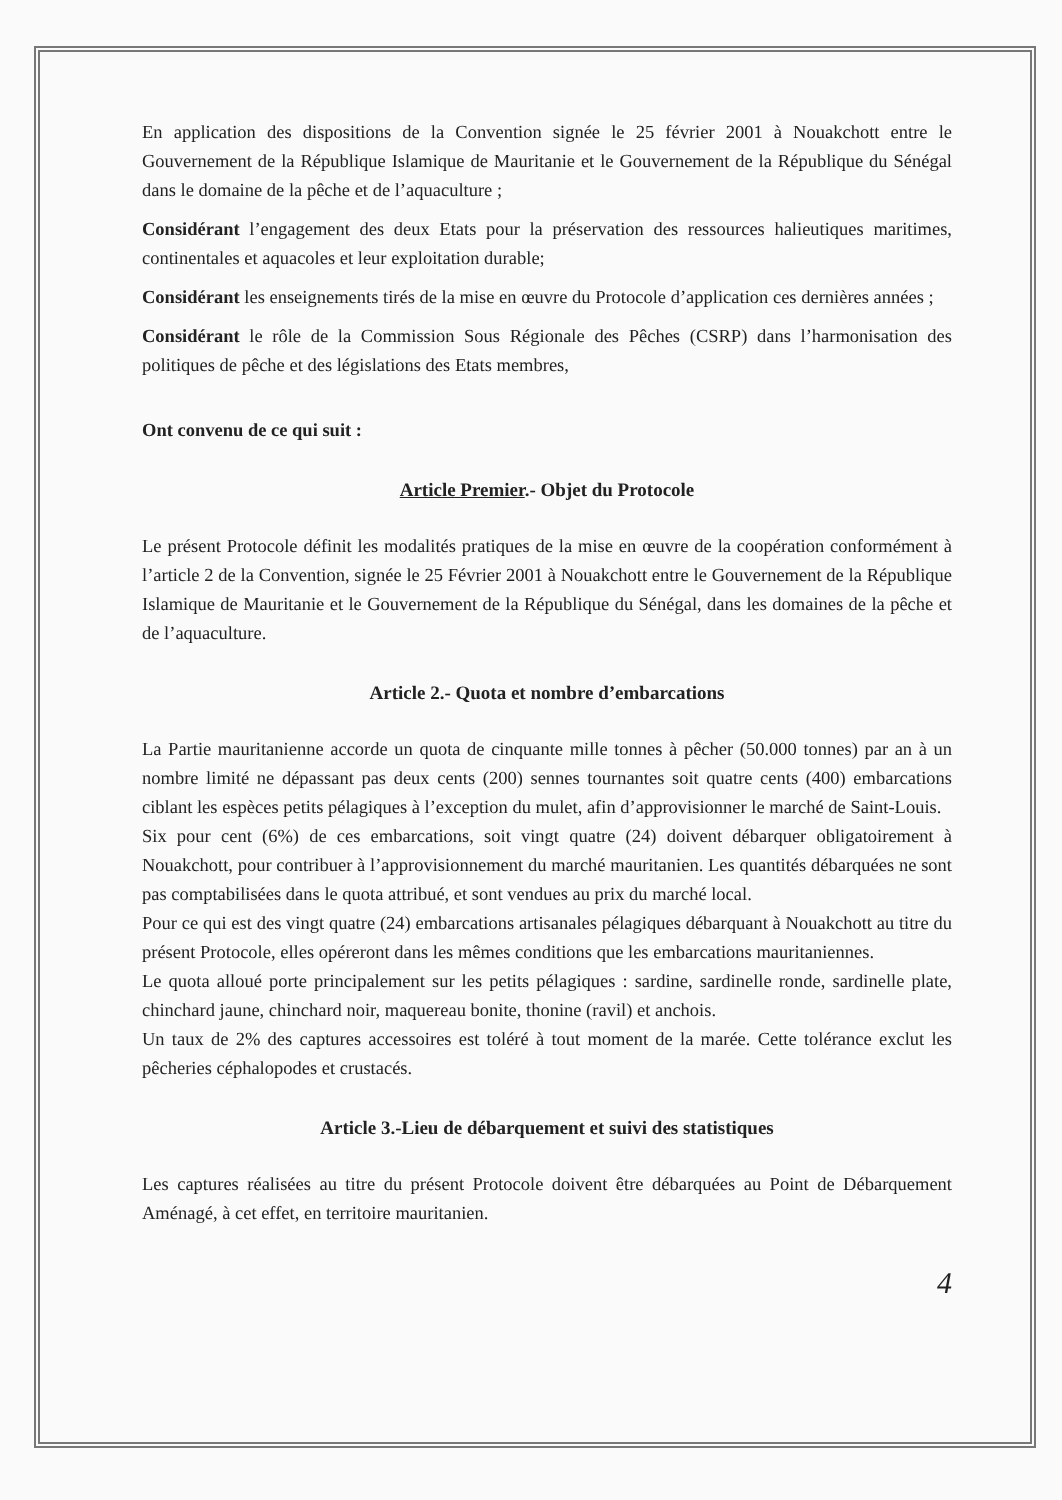En application des dispositions de la Convention signée le 25 février 2001 à Nouakchott entre le Gouvernement de la République Islamique de Mauritanie et le Gouvernement de la République du Sénégal dans le domaine de la pêche et de l’aquaculture ;
Considérant l’engagement des deux Etats pour la préservation des ressources halieutiques maritimes, continentales et aquacoles et leur exploitation durable;
Considérant les enseignements tirés de la mise en œuvre du Protocole d’application ces dernières années ;
Considérant le rôle de la Commission Sous Régionale des Pêches (CSRP) dans l’harmonisation des politiques de pêche et des législations des Etats membres,
Ont convenu de ce qui suit :
Article Premier.- Objet du Protocole
Le présent Protocole définit les modalités pratiques de la mise en œuvre de la coopération conformément à l’article 2 de la Convention, signée le 25 Février 2001 à Nouakchott entre le Gouvernement de la République Islamique de Mauritanie et le Gouvernement de la République du Sénégal, dans les domaines de la pêche et de l’aquaculture.
Article 2.- Quota et nombre d’embarcations
La Partie mauritanienne accorde un quota de cinquante mille tonnes à pêcher (50.000 tonnes) par an à un nombre limité ne dépassant pas deux cents (200) sennes tournantes soit quatre cents (400) embarcations ciblant les espèces petits pélagiques à l’exception du mulet, afin d’approvisionner le marché de Saint-Louis.
Six pour cent (6%) de ces embarcations, soit vingt quatre (24) doivent débarquer obligatoirement à Nouakchott, pour contribuer à l’approvisionnement du marché mauritanien. Les quantités débarquées ne sont pas comptabilisées dans le quota attribué, et sont vendues au prix du marché local.
Pour ce qui est des vingt quatre (24) embarcations artisanales pélagiques débarquant à Nouakchott au titre du présent Protocole, elles opéreront dans les mêmes conditions que les embarcations mauritaniennes.
Le quota alloué porte principalement sur les petits pélagiques : sardine, sardinelle ronde, sardinelle plate, chinchard jaune, chinchard noir, maquereau bonite, thonine (ravil) et anchois.
Un taux de 2% des captures accessoires est toléré à tout moment de la marée. Cette tolérance exclut les pêcheries céphalopodes et crustacés.
Article 3.-Lieu de débarquement et suivi des statistiques
Les captures réalisées au titre du présent Protocole doivent être débarquées au Point de Débarquement Aménagé, à cet effet, en territoire mauritanien.
4